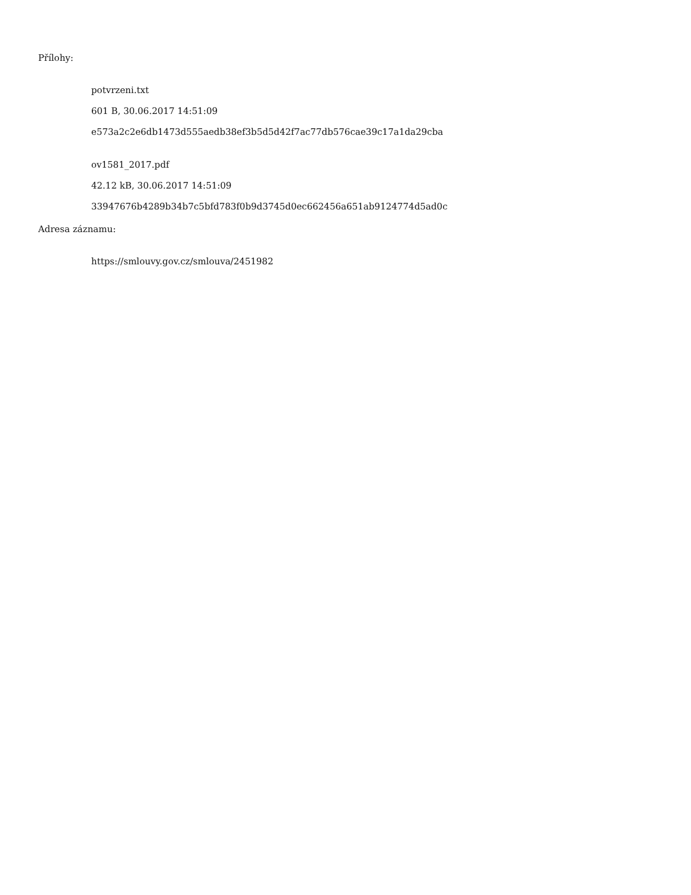Přílohy:
potvrzeni.txt
601 B, 30.06.2017 14:51:09
e573a2c2e6db1473d555aedb38ef3b5d5d42f7ac77db576cae39c17a1da29cba
ov1581_2017.pdf
42.12 kB, 30.06.2017 14:51:09
33947676b4289b34b7c5bfd783f0b9d3745d0ec662456a651ab9124774d5ad0c
Adresa záznamu:
https://smlouvy.gov.cz/smlouva/2451982